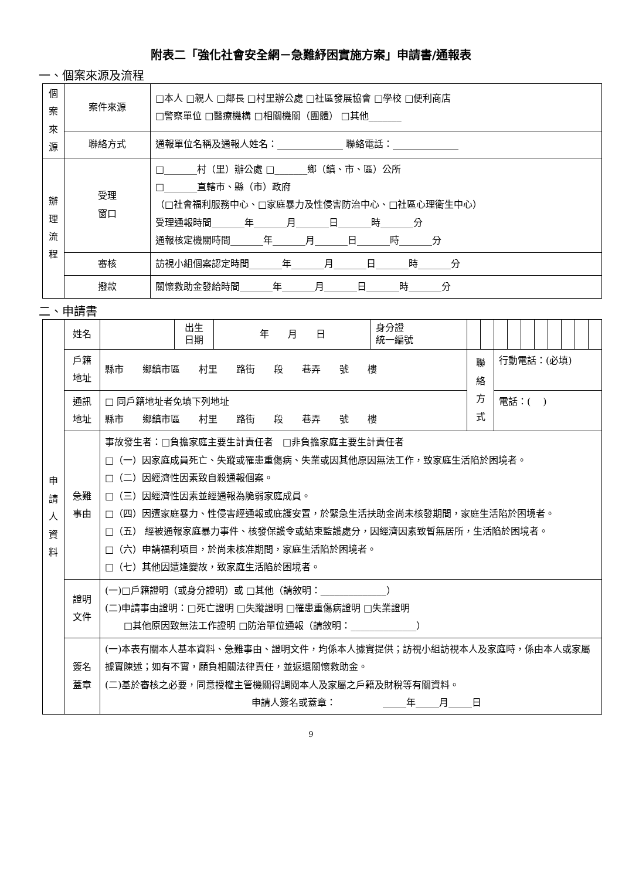附表二「強化社會安全網－急難紓困實施方案」申請書/通報表
一、個案來源及流程
| 個 案 來 源 | 案件來源 | □本人 □親人 □鄰長 □村里辦公處 □社區發展協會 □學校 □便利商店 □警察單位 □醫療機構 □相關機關（團體） □其他_______ |
| | 聯絡方式 | 通報單位名稱及通報人姓名：______________ 聯絡電話：______________ |
| 辦 理 流 程 | 受理 窗口 | □_______村（里）辦公處 □_______鄉（鎮、市、區）公所 □_______直轄市、縣（市）政府 （□社會福利服務中心、□家庭暴力及性侵害防治中心、□社區心理衛生中心） 受理通報時間_______年_______月_______日_______時_______分 通報核定機關時間_______年_______月_______日_______時_______分 |
| | 審核 | 訪視小組個案認定時間_______年_______月_______日_______時_______分 |
| | 撥款 | 關懷救助金發給時間_______年_______月_______日_______時_______分 |
二、申請書
| 申 請 人 資 料 | 姓名 | | 出生 日期 | 年 月 日 | 身分證 統一編號 | | | | | | | | | | |
| | 戶籍 地址 | 縣市 鄉鎮市區 村里 路街 段 巷弄 號 樓 | | | | 聯絡 方式 | | 行動電話：(必填) | | | | | | | |
| | 通訊 地址 | □ 同戶籍地址者免填下列地址 縣市 鄉鎮市區 村里 路街 段 巷弄 號 樓 | | | | | | 電話：( ) | | | | | | | |
| | 急難 事由 | 事故發生者：□負擔家庭主要生計責任者 □非負擔家庭主要生計責任者 □（一）因家庭成員死亡、失蹤或罹患重傷病、失業或因其他原因無法工作，致家庭生活陷於困境者。 □（二）因經濟性因素致自殺通報個案。 □（三）因經濟性因素並經通報為脆弱家庭成員。 □（四）因遭家庭暴力、性侵害經通報或庇護安置，於緊急生活扶助金尚未核發期間，家庭生活陷於困境者。 □（五） 經被通報家庭暴力事件、核發保護令或結束監護處分，因經濟因素致暫無居所，生活陷於困境者。 □（六）申請福利項目，於尚未核准期間，家庭生活陷於困境者。 □（七）其他因遭逢變故，致家庭生活陷於困境者。 | | | | | | | | | | | | | |
| | 證明 文件 | (一)□戶籍證明（或身分證明）或 □其他（請敘明：______________） (二)申請事由證明：□死亡證明 □失蹤證明 □罹患重傷病證明 □失業證明 □其他原因致無法工作證明 □防治單位通報（請敘明：______________） | | | | | | | | | | | | | |
| | 簽名 蓋章 | (一)本表有關本人基本資料、急難事由、證明文件，均係本人據實提供；訪視小組訪視本人及家庭時，係由本人或家屬據實陳述；如有不實，願負相關法律責任，並返還關懷救助金。 (二)基於審核之必要，同意授權主管機關得調閱本人及家屬之戶籍及財稅等有關資料。 申請人簽名或蓋章： _____年_____月_____日 | | | | | | | | | | | | | |
9